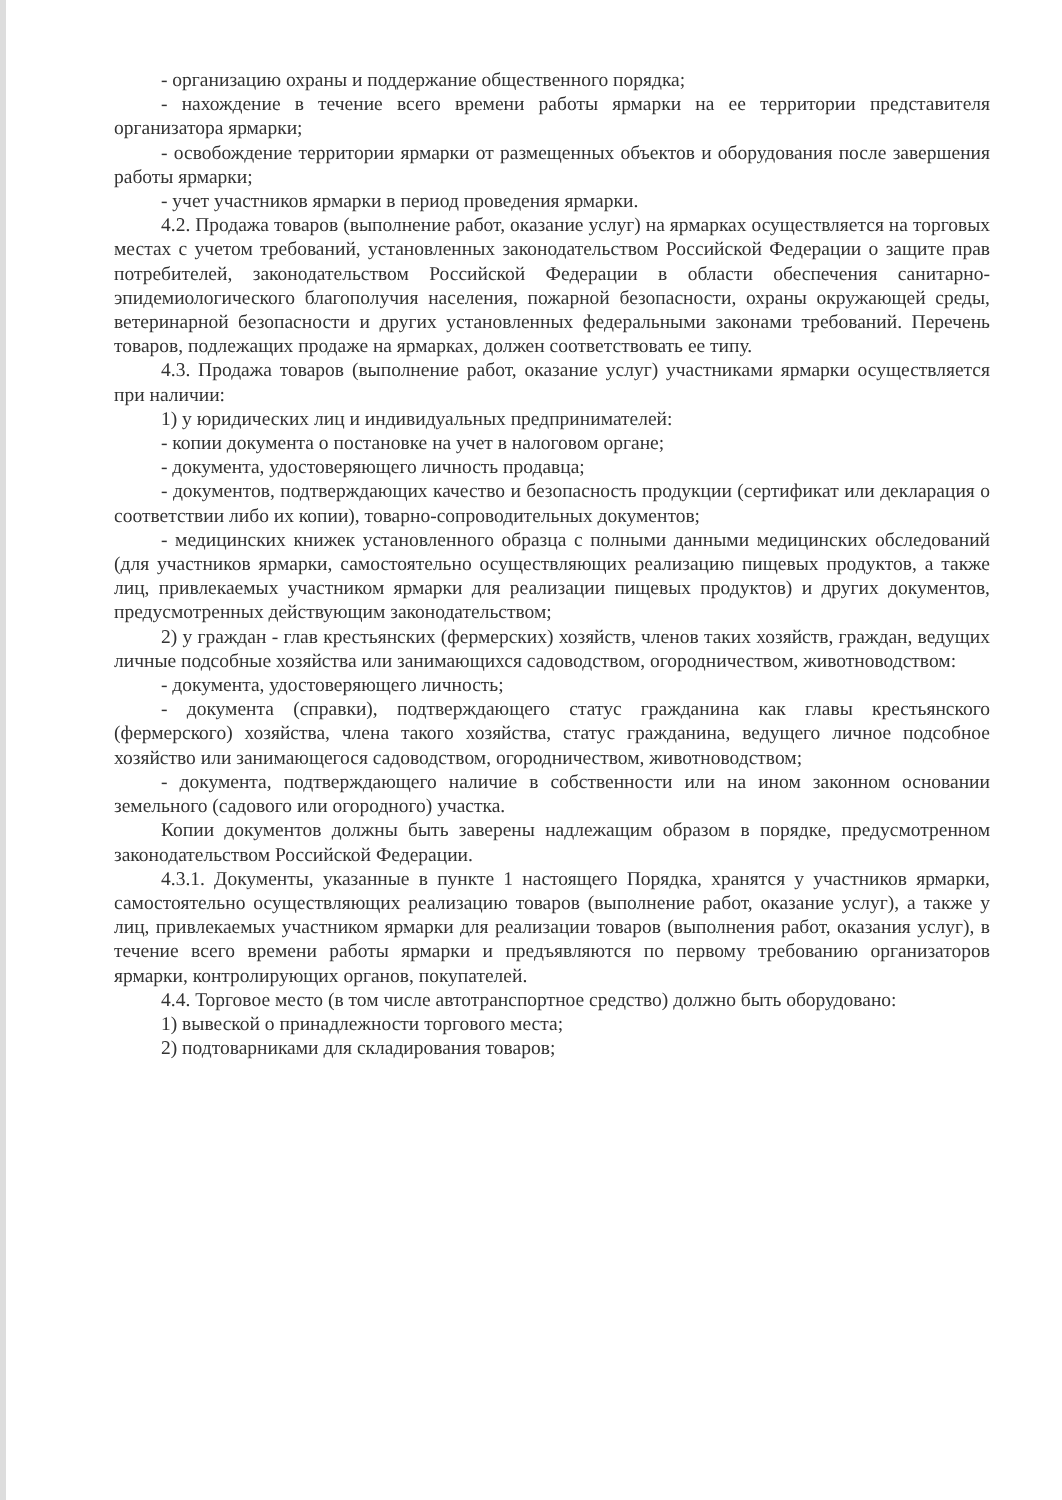- организацию охраны и поддержание общественного порядка;
- нахождение в течение всего времени работы ярмарки на ее территории представителя организатора ярмарки;
- освобождение территории ярмарки от размещенных объектов и оборудования после завершения работы ярмарки;
- учет участников ярмарки в период проведения ярмарки.
4.2. Продажа товаров (выполнение работ, оказание услуг) на ярмарках осуществляется на торговых местах с учетом требований, установленных законодательством Российской Федерации о защите прав потребителей, законодательством Российской Федерации в области обеспечения санитарно-эпидемиологического благополучия населения, пожарной безопасности, охраны окружающей среды, ветеринарной безопасности и других установленных федеральными законами требований. Перечень товаров, подлежащих продаже на ярмарках, должен соответствовать ее типу.
4.3. Продажа товаров (выполнение работ, оказание услуг) участниками ярмарки осуществляется при наличии:
1) у юридических лиц и индивидуальных предпринимателей:
- копии документа о постановке на учет в налоговом органе;
- документа, удостоверяющего личность продавца;
- документов, подтверждающих качество и безопасность продукции (сертификат или декларация о соответствии либо их копии), товарно-сопроводительных документов;
- медицинских книжек установленного образца с полными данными медицинских обследований (для участников ярмарки, самостоятельно осуществляющих реализацию пищевых продуктов, а также лиц, привлекаемых участником ярмарки для реализации пищевых продуктов) и других документов, предусмотренных действующим законодательством;
2) у граждан - глав крестьянских (фермерских) хозяйств, членов таких хозяйств, граждан, ведущих личные подсобные хозяйства или занимающихся садоводством, огородничеством, животноводством:
- документа, удостоверяющего личность;
- документа (справки), подтверждающего статус гражданина как главы крестьянского (фермерского) хозяйства, члена такого хозяйства, статус гражданина, ведущего личное подсобное хозяйство или занимающегося садоводством, огородничеством, животноводством;
- документа, подтверждающего наличие в собственности или на ином законном основании земельного (садового или огородного) участка.
Копии документов должны быть заверены надлежащим образом в порядке, предусмотренном законодательством Российской Федерации.
4.3.1. Документы, указанные в пункте 1 настоящего Порядка, хранятся у участников ярмарки, самостоятельно осуществляющих реализацию товаров (выполнение работ, оказание услуг), а также у лиц, привлекаемых участником ярмарки для реализации товаров (выполнения работ, оказания услуг), в течение всего времени работы ярмарки и предъявляются по первому требованию организаторов ярмарки, контролирующих органов, покупателей.
4.4. Торговое место (в том числе автотранспортное средство) должно быть оборудовано:
1) вывеской о принадлежности торгового места;
2) подтоварниками для складирования товаров;